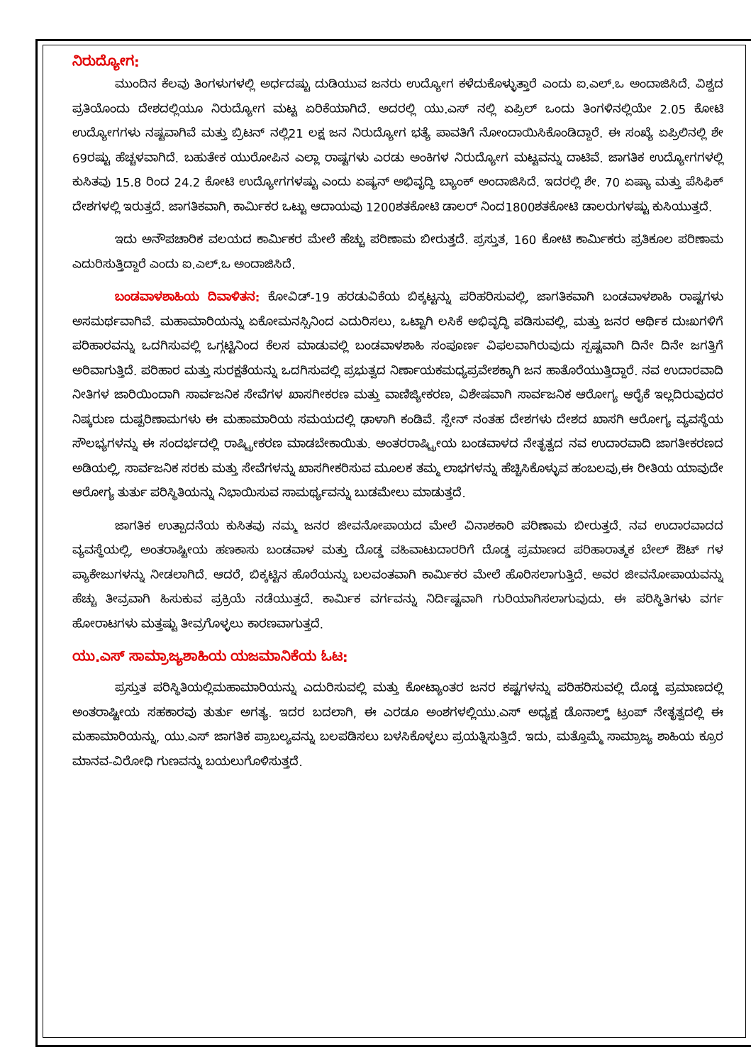ನಿರುದ್ಯೋಗ:
ಮುಂದಿನ ಕೆಲವು ತಿಂಗಳುಗಳಲ್ಲಿ ಅರ್ಧದಷ್ಟು ದುಡಿಯುವ ಜನರು ಉದ್ಯೋಗ ಕಳೆದುಕೊಳ್ಳುತ್ತಾರೆ ಎಂದು ಐ.ಎಲ್.ಒ ಅಂದಾಜಿಸಿದೆ. ವಿಶ್ವದ ಪ್ರತಿಯೊಂದು ದೇಶದಲ್ಲಿಯೂ ನಿರುದ್ಯೋಗ ಮಟ್ಟ ಏರಿಕೆಯಾಗಿದೆ. ಅದರಲ್ಲಿ ಯು.ಎಸ್ ನಲ್ಲಿ ಏಪ್ರಿಲ್ ಒಂದು ತಿಂಗಳಿನಲ್ಲಿಯೇ 2.05 ಕೋಟಿ ಉದ್ಯೋಗಗಳು ನಷ್ಟವಾಗಿವೆ ಮತ್ತು ಬ್ರಿಟನ್ ನಲ್ಲಿ21 ಲಕ್ಷ ಜನ ನಿರುದ್ಯೋಗ ಭತ್ಯೆ ಪಾವತಿಗೆ ನೋಂದಾಯಿಸಿಕೊಂಡಿದ್ದಾರೆ. ಈ ಸಂಖ್ಯೆ ಏಪ್ರಿಲಿನಲ್ಲಿ ಶೇ 69ರಷ್ಟು ಹೆಚ್ಚಳವಾಗಿದೆ. ಬಹುತೇಕ ಯುರೋಪಿನ ಎಲ್ಲಾ ರಾಷ್ಟಗಳು ಎರಡು ಅಂಕಿಗಳ ನಿರುದ್ಯೋಗ ಮಟ್ಟವನ್ನು ದಾಟಿವೆ. ಜಾಗತಿಕ ಉದ್ಯೋಗಗಳಲ್ಲಿ ಕುಸಿತವು 15.8 ರಿಂದ 24.2 ಕೋಟಿ ಉದ್ಯೋಗಗಳಷ್ಟು ಎಂದು ಏಷ್ಯನ್ ಅಭಿವೃದ್ಧಿ ಬ್ಯಾಂಕ್ ಅಂದಾಜಿಸಿದೆ. ಇದರಲ್ಲಿ ಶೇ. 70 ಏಷ್ಯಾ ಮತ್ತು ಪೆಸಿಫಿಕ್ ದೇಶಗಳಲ್ಲಿ ಇರುತ್ತದೆ. ಜಾಗತಿಕವಾಗಿ, ಕಾರ್ಮಿಕರ ಒಟ್ಟು ಆದಾಯವು 1200ಶತಕೋಟಿ ಡಾಲರ್ ನಿಂದ1800ಶತಕೋಟಿ ಡಾಲರುಗಳಷ್ಟು ಕುಸಿಯುತ್ತದೆ.
ಇದು ಅನೌಪಚಾರಿಕ ವಲಯದ ಕಾರ್ಮಿಕರ ಮೇಲೆ ಹೆಚ್ಚು ಪರಿಣಾಮ ಬೀರುತ್ತದೆ. ಪ್ರಸ್ತುತ, 160 ಕೋಟಿ ಕಾರ್ಮಿಕರು ಪ್ರತಿಕೂಲ ಪರಿಣಾಮ ಎದುರಿಸುತ್ತಿದ್ದಾರೆ ಎಂದು ಐ.ಎಲ್.ಒ ಅಂದಾಜಿಸಿದೆ.
ಬಂಡವಾಳಶಾಹಿಯ ದಿವಾಳಿತನ: ಕೋವಿಡ್-19 ಹರಡುವಿಕೆಯ ಬಿಕ್ಕಟ್ಟನ್ನು ಪರಿಹರಿಸುವಲ್ಲಿ, ಜಾಗತಿಕವಾಗಿ ಬಂಡವಾಳಶಾಹಿ ರಾಷ್ಟಗಳು ಅಸಮರ್ಥವಾಗಿವೆ. ಮಹಾಮಾರಿಯನ್ನು ಏಕೋಮನಸ್ಸಿನಿಂದ ಎದುರಿಸಲು, ಒಟ್ಟಾಗಿ ಲಸಿಕೆ ಅಭಿವೃದ್ಧಿ ಪಡಿಸುವಲ್ಲಿ, ಮತ್ತು ಜನರ ಆರ್ಥಿಕ ದುಃಖಗಳಿಗೆ ಪರಿಹಾರವನ್ನು ಒದಗಿಸುವಲ್ಲಿ ಒಗ್ಗಟ್ಟಿನಿಂದ ಕೆಲಸ ಮಾಡುವಲ್ಲಿ ಬಂಡವಾಳಶಾಹಿ ಸಂಪೂರ್ಣ ವಿಫಲವಾಗಿರುವುದು ಸ್ಪಷ್ಟವಾಗಿ ದಿನೇ ದಿನೇ ಜಗತ್ತಿಗೆ ಅರಿವಾಗುತ್ತಿದೆ. ಪರಿಹಾರ ಮತ್ತು ಸುರಕ್ಷತೆಯನ್ನು ಒದಗಿಸುವಲ್ಲಿ ಪ್ರಭುತ್ವದ ನಿರ್ಣಾಯಕಮಧ್ಯಪ್ರವೇಶಕ್ಕಾಗಿ ಜನ ಹಾತೊರೆಯುತ್ತಿದ್ದಾರೆ. ನವ ಉದಾರವಾದಿ ನೀತಿಗಳ ಜಾರಿಯಿಂದಾಗಿ ಸಾರ್ವಜನಿಕ ಸೇವೆಗಳ ಖಾಸಗೀಕರಣ ಮತ್ತು ವಾಣಿಜ್ಯೀಕರಣ, ವಿಶೇಷವಾಗಿ ಸಾರ್ವಜನಿಕ ಆರೋಗ್ಯ ಆರೈಕೆ ಇಲ್ಲದಿರುವುದರ ನಿಷ್ಕರುಣ ದುಷ್ಪರಿಣಾಮಗಳು ಈ ಮಹಾಮಾರಿಯ ಸಮಯದಲ್ಲಿ ಢಾಳಾಗಿ ಕಂಡಿವೆ. ಸ್ಪೇನ್ ನಂತಹ ದೇಶಗಳು ದೇಶದ ಖಾಸಗಿ ಆರೋಗ್ಯ ವ್ಯವಸ್ಥೆಯ ಸೌಲಭ್ಯಗಳನ್ನು ಈ ಸಂದರ್ಭದಲ್ಲಿ ರಾಷ್ಟ್ರೀಕರಣ ಮಾಡಬೇಕಾಯಿತು. ಅಂತರರಾಷ್ಟ್ರೀಯ ಬಂಡವಾಳದ ನೇತೃತ್ವದ ನವ ಉದಾರವಾದಿ ಜಾಗತೀಕರಣದ ಅಡಿಯಲ್ಲಿ, ಸಾರ್ವಜನಿಕ ಸರಕು ಮತ್ತು ಸೇವೆಗಳನ್ನು ಖಾಸಗೀಕರಿಸುವ ಮೂಲಕ ತಮ್ಮ ಲಾಭಗಳನ್ನು ಹೆಚ್ಚಿಸಿಕೊಳ್ಳುವ ಹಂಬಲವು,ಈ ರೀತಿಯ ಯಾವುದೇ ಆರೋಗ್ಯ ತುರ್ತು ಪರಿಸ್ಥಿತಿಯನ್ನು ನಿಭಾಯಿಸುವ ಸಾಮರ್ಥ್ಯವನ್ನು ಬುಡಮೇಲು ಮಾಡುತ್ತದೆ.
ಜಾಗತಿಕ ಉತ್ಪಾದನೆಯ ಕುಸಿತವು ನಮ್ಮ ಜನರ ಜೀವನೋಪಾಯದ ಮೇಲೆ ವಿನಾಶಕಾರಿ ಪರಿಣಾಮ ಬೀರುತ್ತದೆ. ನವ ಉದಾರವಾದದ ವ್ಯವಸ್ಥೆಯಲ್ಲಿ, ಅಂತರಾಷ್ಟೀಯ ಹಣಕಾಸು ಬಂಡವಾಳ ಮತ್ತು ದೊಡ್ಡ ವಹಿವಾಟುದಾರರಿಗೆ ದೊಡ್ಡ ಪ್ರಮಾಣದ ಪರಿಹಾರಾತ್ಮಕ ಬೇಲ್ ಔಟ್ ಗಳ ಪ್ಯಾಕೇಜುಗಳನ್ನು ನೀಡಲಾಗಿದೆ. ಆದರೆ, ಬಿಕ್ಕಟ್ಟಿನ ಹೊರೆಯನ್ನು ಬಲವಂತವಾಗಿ ಕಾರ್ಮಿಕರ ಮೇಲೆ ಹೊರಿಸಲಾಗುತ್ತಿದೆ. ಅವರ ಜೀವನೋಪಾಯವನ್ನು ಹೆಚ್ಚು ತೀವ್ರವಾಗಿ ಹಿಸುಕುವ ಪ್ರಕ್ರಿಯೆ ನಡೆಯುತ್ತದೆ. ಕಾರ್ಮಿಕ ವರ್ಗವನ್ನು ನಿರ್ದಿಷ್ಟವಾಗಿ ಗುರಿಯಾಗಿಸಲಾಗುವುದು. ಈ ಪರಿಸ್ಥಿತಿಗಳು ವರ್ಗ ಹೋರಾಟಗಳು ಮತ್ತಷ್ಟು ತೀವ್ರಗೊಳ್ಳಲು ಕಾರಣವಾಗುತ್ತದೆ.
ಯು.ಎಸ್ ಸಾಮ್ರಾಜ್ಯಶಾಹಿಯ ಯಜಮಾನಿಕೆಯ ಓಟ:
ಪ್ರಸ್ತುತ ಪರಿಸ್ಥಿತಿಯಲ್ಲಿಮಹಾಮಾರಿಯನ್ನು ಎದುರಿಸುವಲ್ಲಿ ಮತ್ತು ಕೋಟ್ಯಾಂತರ ಜನರ ಕಷ್ಟಗಳನ್ನು ಪರಿಹರಿಸುವಲ್ಲಿ ದೊಡ್ಡ ಪ್ರಮಾಣದಲ್ಲಿ ಅಂತರಾಷ್ಟೀಯ ಸಹಕಾರವು ತುರ್ತು ಅಗತ್ಯ. ಇದರ ಬದಲಾಗಿ, ಈ ಎರಡೂ ಅಂಶಗಳಲ್ಲಿಯು.ಎಸ್ ಅಧ್ಯಕ್ಷ ಡೊನಾಲ್ಡ್ ಟ್ರಂಪ್ ನೇತೃತ್ವದಲ್ಲಿ ಈ ಮಹಾಮಾರಿಯನ್ನು, ಯು.ಎಸ್ ಜಾಗತಿಕ ಪ್ರಾಬಲ್ಯವನ್ನು ಬಲಪಡಿಸಲು ಬಳಸಿಕೊಳ್ಳಲು ಪ್ರಯತ್ನಿಸುತ್ತಿದೆ. ಇದು, ಮತ್ತೊಮ್ಮೆ ಸಾಮ್ರಾಜ್ಯ ಶಾಹಿಯ ಕ್ರೂರ ಮಾನವ-ವಿರೋಧಿ ಗುಣವನ್ನು ಬಯಲುಗೊಳಿಸುತ್ತದೆ.